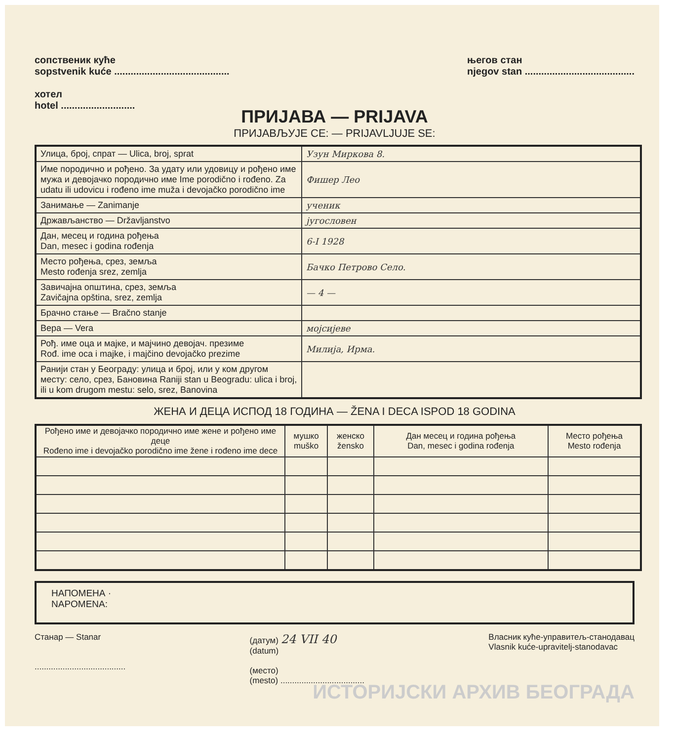сопственик куће
sopstvenik kuće ..........................................
хотел
hotel ...........................
његов стан
njegov stan ........................................
ПРИЈАВА — PRIJAVA
ПРИЈАВЉУЈЕ СЕ: — PRIJAVLJUJE SE:
| Улица, број, спрат — Ulica, broj, sprat | Узун Миркова 8. |
| Име породично и рођено. За удату или удовицу и рођено име мужа и девојачко породично име Ime porodično i rođeno. Za udatu ili udovicu i rođeno ime muža i devojačko porodično ime | Фишер Лео |
| Занимање — Zanimanje | ученик |
| Држављанство — Državljanstvo | југословен |
| Дан, месец и година рођења Dan, mesec i godina rođenja | 6-I 1928 |
| Место рођења, срез, земља Mesto rođenja srez, zemlja | Бачко Петрово Село. |
| Завичајна општина, срез, земља Zavičajna opština, srez, zemlja | — 4 — |
| Брачно стање — Bračno stanje | |
| Вера — Vera | мојсијеве |
| Рођ. име оца и мајке, и мајчино девојач. презиме Rođ. ime oca i majke, i majčino devojačko prezime | Милија, Ирма. |
| Ранији стан у Београду: улица и број, или у ком другом месту: село, срез, Бановина Raniji stan u Beogradu: ulica i broj, ili u kom drugom mestu: selo, srez, Banovina | |
ЖЕНА И ДЕЦА ИСПОД 18 ГОДИНА — ŽENA I DECA ISPOD 18 GODINA
| Рођено име и девојачко породично име жене и рођено име деце Rođeno ime i devojačko porodično ime žene i rođeno ime dece | мушко muško | женско žensko | Дан месец и година рођења Dan, mesec i godina rođenja | Место рођења Mesto rođenja |
| --- | --- | --- | --- | --- |
НАПОМЕНА ·
NAPOMENA:
Станар — Stanar
.......................................
(датум) 24 VII 40
(datum)
(место)
(mesto) ....................................
Власник куће-управитељ-станодавац
Vlasnik kuće-upravitelj-stanodavac
ИСТОРИЈСКИ АРХИВ БЕОГРАДА